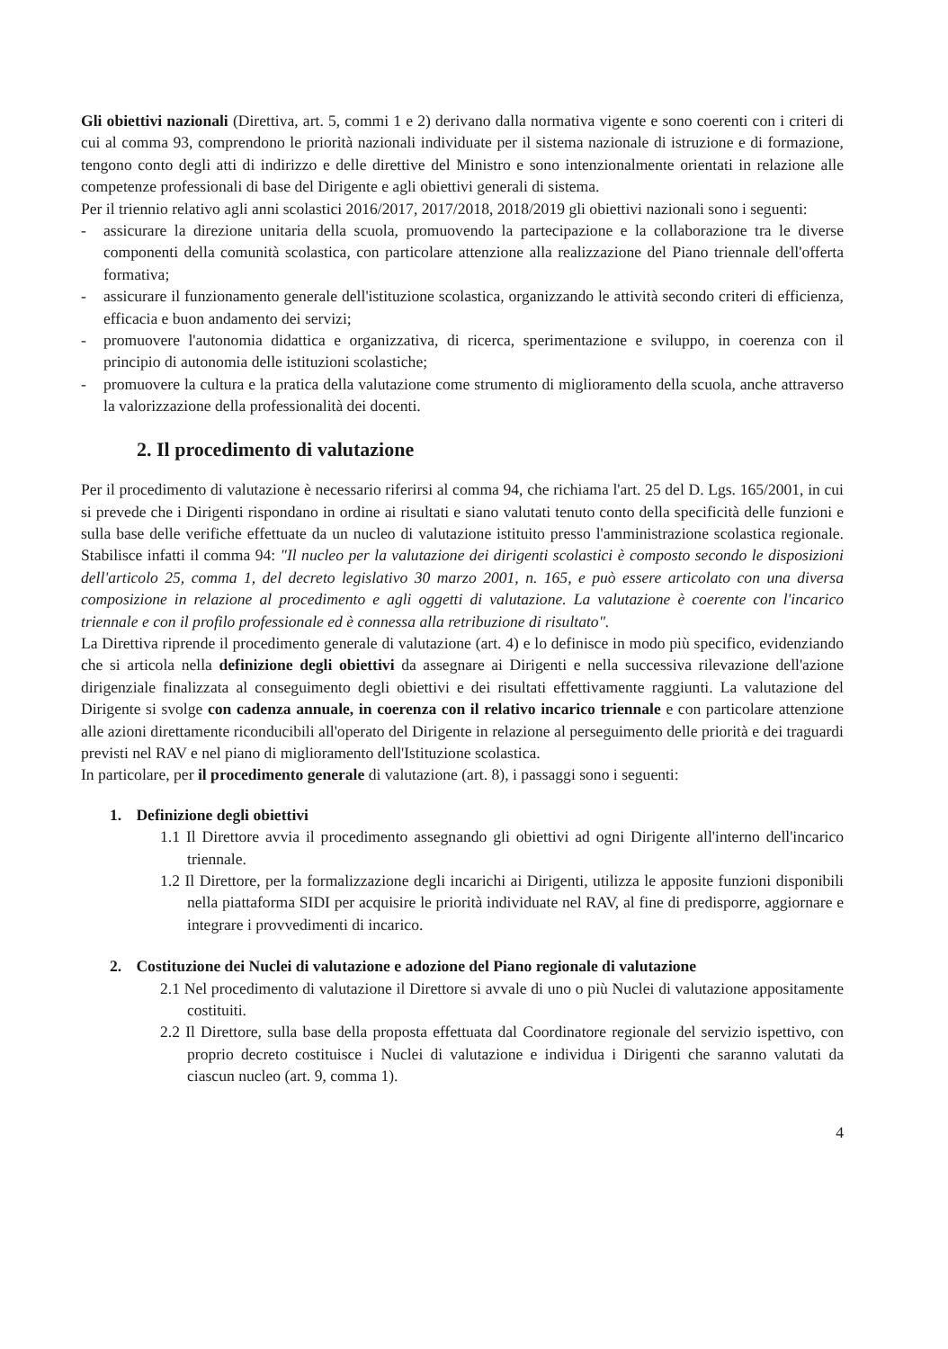Gli obiettivi nazionali (Direttiva, art. 5, commi 1 e 2) derivano dalla normativa vigente e sono coerenti con i criteri di cui al comma 93, comprendono le priorità nazionali individuate per il sistema nazionale di istruzione e di formazione, tengono conto degli atti di indirizzo e delle direttive del Ministro e sono intenzionalmente orientati in relazione alle competenze professionali di base del Dirigente e agli obiettivi generali di sistema.
Per il triennio relativo agli anni scolastici 2016/2017, 2017/2018, 2018/2019 gli obiettivi nazionali sono i seguenti:
- assicurare la direzione unitaria della scuola, promuovendo la partecipazione e la collaborazione tra le diverse componenti della comunità scolastica, con particolare attenzione alla realizzazione del Piano triennale dell'offerta formativa;
- assicurare il funzionamento generale dell'istituzione scolastica, organizzando le attività secondo criteri di efficienza, efficacia e buon andamento dei servizi;
- promuovere l'autonomia didattica e organizzativa, di ricerca, sperimentazione e sviluppo, in coerenza con il principio di autonomia delle istituzioni scolastiche;
- promuovere la cultura e la pratica della valutazione come strumento di miglioramento della scuola, anche attraverso la valorizzazione della professionalità dei docenti.
2. Il procedimento di valutazione
Per il procedimento di valutazione è necessario riferirsi al comma 94, che richiama l'art. 25 del D. Lgs. 165/2001, in cui si prevede che i Dirigenti rispondano in ordine ai risultati e siano valutati tenuto conto della specificità delle funzioni e sulla base delle verifiche effettuate da un nucleo di valutazione istituito presso l'amministrazione scolastica regionale. Stabilisce infatti il comma 94: "Il nucleo per la valutazione dei dirigenti scolastici è composto secondo le disposizioni dell'articolo 25, comma 1, del decreto legislativo 30 marzo 2001, n. 165, e può essere articolato con una diversa composizione in relazione al procedimento e agli oggetti di valutazione. La valutazione è coerente con l'incarico triennale e con il profilo professionale ed è connessa alla retribuzione di risultato".
La Direttiva riprende il procedimento generale di valutazione (art. 4) e lo definisce in modo più specifico, evidenziando che si articola nella definizione degli obiettivi da assegnare ai Dirigenti e nella successiva rilevazione dell'azione dirigenziale finalizzata al conseguimento degli obiettivi e dei risultati effettivamente raggiunti. La valutazione del Dirigente si svolge con cadenza annuale, in coerenza con il relativo incarico triennale e con particolare attenzione alle azioni direttamente riconducibili all'operato del Dirigente in relazione al perseguimento delle priorità e dei traguardi previsti nel RAV e nel piano di miglioramento dell'Istituzione scolastica.
In particolare, per il procedimento generale di valutazione (art. 8), i passaggi sono i seguenti:
1. Definizione degli obiettivi
1.1 Il Direttore avvia il procedimento assegnando gli obiettivi ad ogni Dirigente all'interno dell'incarico triennale.
1.2 Il Direttore, per la formalizzazione degli incarichi ai Dirigenti, utilizza le apposite funzioni disponibili nella piattaforma SIDI per acquisire le priorità individuate nel RAV, al fine di predisporre, aggiornare e integrare i provvedimenti di incarico.
2. Costituzione dei Nuclei di valutazione e adozione del Piano regionale di valutazione
2.1 Nel procedimento di valutazione il Direttore si avvale di uno o più Nuclei di valutazione appositamente costituiti.
2.2 Il Direttore, sulla base della proposta effettuata dal Coordinatore regionale del servizio ispettivo, con proprio decreto costituisce i Nuclei di valutazione e individua i Dirigenti che saranno valutati da ciascun nucleo (art. 9, comma 1).
4